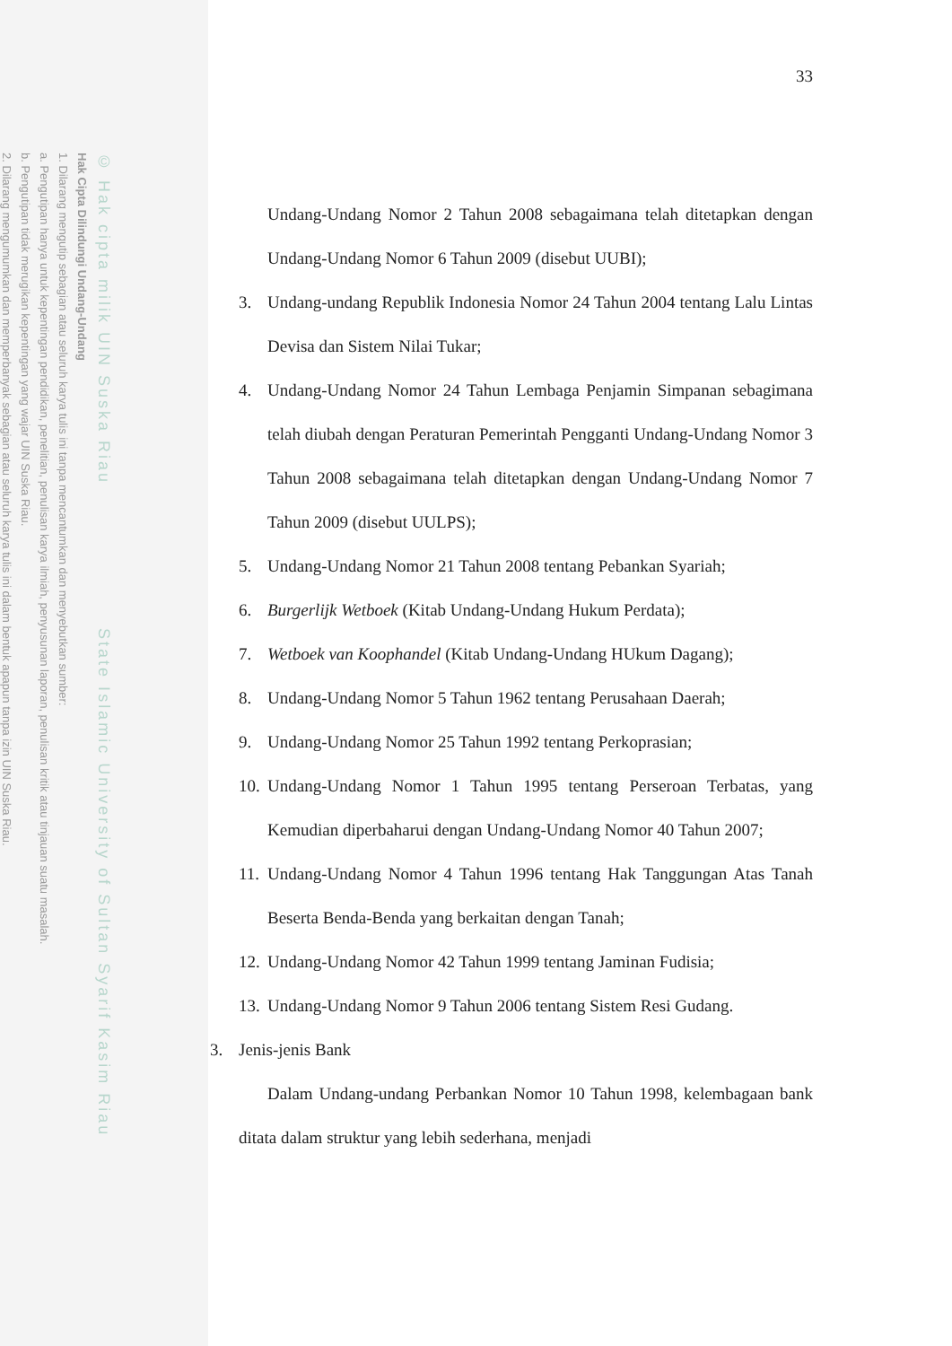© Hak cipta milik UIN Suska Riau State Islamic University of Sultan Syarif Kasim Riau
Hak Cipta Dilindungi Undang-Undang
1. Dilarang mengutip sebagian atau seluruh karya tulis ini tanpa mencantumkan dan menyebutkan sumber:
a. Pengutipan hanya untuk kepentingan pendidikan, penelitian, penulisan karya ilmiah, penyusunan laporan, penulisan kritik atau tinjauan suatu masalah.
b. Pengutipan tidak merugikan kepentingan yang wajar UIN Suska Riau.
2. Dilarang mengumumkan dan memperbanyak sebagian atau seluruh karya tulis ini dalam bentuk apapun tanpa izin UIN Suska Riau.
33
Undang-Undang Nomor 2 Tahun 2008 sebagaimana telah ditetapkan dengan Undang-Undang Nomor 6 Tahun 2009 (disebut UUBI);
3. Undang-undang Republik Indonesia Nomor 24 Tahun 2004 tentang Lalu Lintas Devisa dan Sistem Nilai Tukar;
4. Undang-Undang Nomor 24 Tahun Lembaga Penjamin Simpanan sebagimana telah diubah dengan Peraturan Pemerintah Pengganti Undang-Undang Nomor 3 Tahun 2008 sebagaimana telah ditetapkan dengan Undang-Undang Nomor 7 Tahun 2009 (disebut UULPS);
5. Undang-Undang Nomor 21 Tahun 2008 tentang Pebankan Syariah;
6. Burgerlijk Wetboek (Kitab Undang-Undang Hukum Perdata);
7. Wetboek van Koophandel (Kitab Undang-Undang HUkum Dagang);
8. Undang-Undang Nomor 5 Tahun 1962 tentang Perusahaan Daerah;
9. Undang-Undang Nomor 25 Tahun 1992 tentang Perkoprasian;
10.
Undang-Undang Nomor 1 Tahun 1995 tentang Perseroan Terbatas, yang Kemudian diperbaharui dengan Undang-Undang Nomor 40 Tahun 2007;
11.
Undang-Undang Nomor 4 Tahun 1996 tentang Hak Tanggungan Atas Tanah Beserta Benda-Benda yang berkaitan dengan Tanah;
12.
Undang-Undang Nomor 42 Tahun 1999 tentang Jaminan Fudisia;
13.
Undang-Undang Nomor 9 Tahun 2006 tentang Sistem Resi Gudang.
3. Jenis-jenis Bank
Dalam Undang-undang Perbankan Nomor 10 Tahun 1998, kelembagaan bank ditata dalam struktur yang lebih sederhana, menjadi